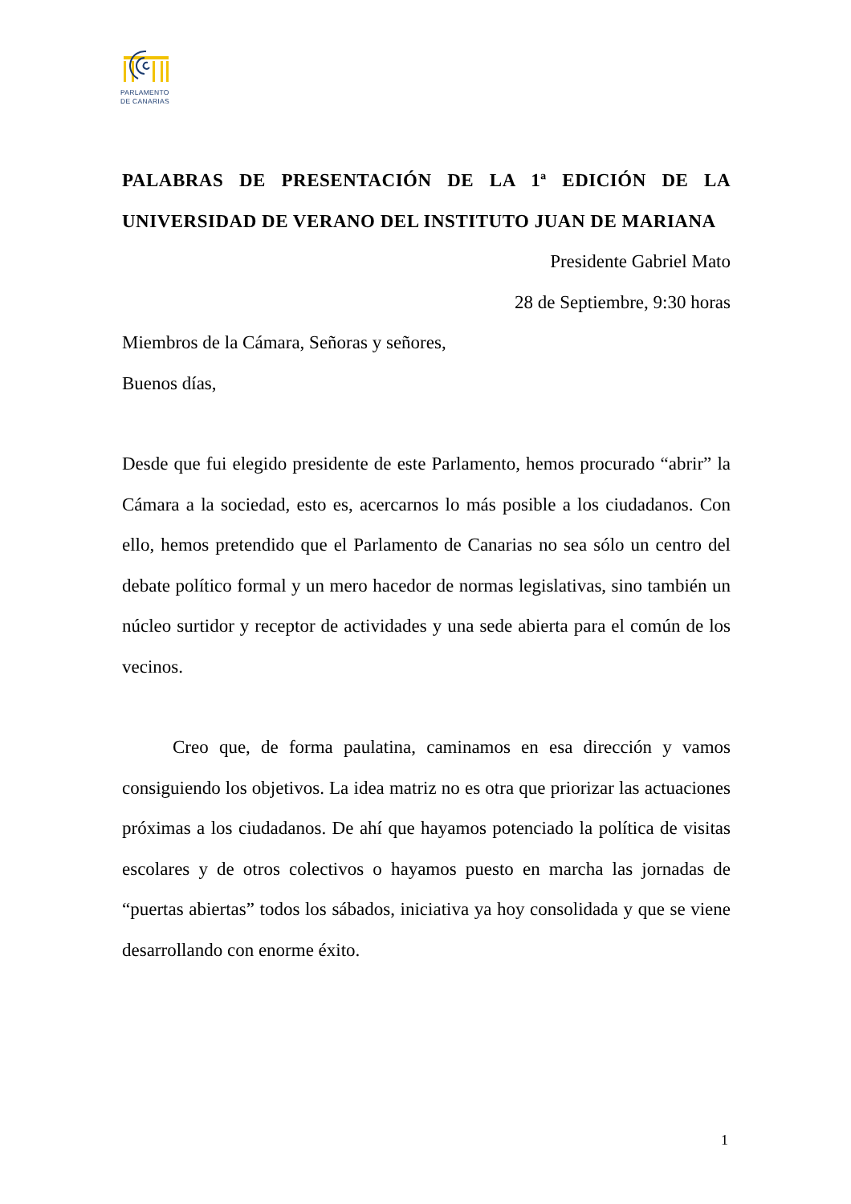PARLAMENTO
DE CANARIAS
PALABRAS DE PRESENTACIÓN DE LA 1ª EDICIÓN DE LA UNIVERSIDAD DE VERANO DEL INSTITUTO JUAN DE MARIANA
Presidente Gabriel Mato
28 de Septiembre, 9:30 horas
Miembros de la Cámara, Señoras y señores,
Buenos días,
Desde que fui elegido presidente de este Parlamento, hemos procurado “abrir” la Cámara a la sociedad, esto es, acercarnos lo más posible a los ciudadanos. Con ello, hemos pretendido que el Parlamento de Canarias no sea sólo un centro del debate político formal y un mero hacedor de normas legislativas, sino también un núcleo surtidor y receptor de actividades y una sede abierta para el común de los vecinos.
Creo que, de forma paulatina, caminamos en esa dirección y vamos consiguiendo los objetivos. La idea matriz no es otra que priorizar las actuaciones próximas a los ciudadanos. De ahí que hayamos potenciado la política de visitas escolares y de otros colectivos o hayamos puesto en marcha las jornadas de “puertas abiertas” todos los sábados, iniciativa ya hoy consolidada y que se viene desarrollando con enorme éxito.
1